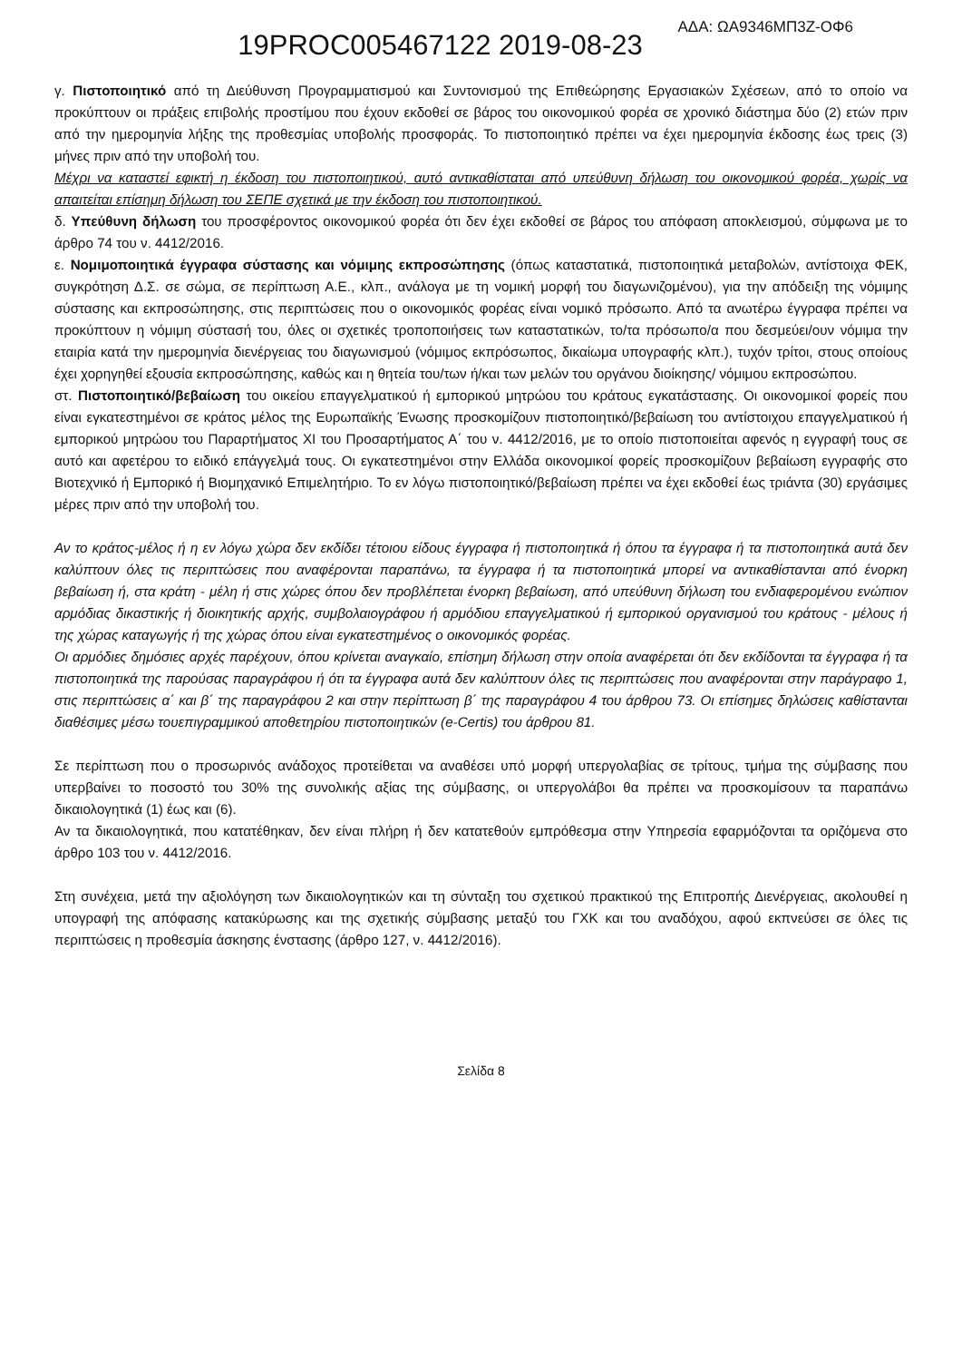ΑΔΑ: ΩΑ9346ΜΠ3Ζ-ΟΦ6
19PROC005467122 2019-08-23
γ. Πιστοποιητικό από τη Διεύθυνση Προγραμματισμού και Συντονισμού της Επιθεώρησης Εργασιακών Σχέσεων, από το οποίο να προκύπτουν οι πράξεις επιβολής προστίμου που έχουν εκδοθεί σε βάρος του οικονομικού φορέα σε χρονικό διάστημα δύο (2) ετών πριν από την ημερομηνία λήξης της προθεσμίας υποβολής προσφοράς. Το πιστοποιητικό πρέπει να έχει ημερομηνία έκδοσης έως τρεις (3) μήνες πριν από την υποβολή του.
Μέχρι να καταστεί εφικτή η έκδοση του πιστοποιητικού, αυτό αντικαθίσταται από υπεύθυνη δήλωση του οικονομικού φορέα, χωρίς να απαιτείται επίσημη δήλωση του ΣΕΠΕ σχετικά με την έκδοση του πιστοποιητικού.
δ. Υπεύθυνη δήλωση του προσφέροντος οικονομικού φορέα ότι δεν έχει εκδοθεί σε βάρος του απόφαση αποκλεισμού, σύμφωνα με το άρθρο 74 του ν. 4412/2016.
ε. Νομιμοποιητικά έγγραφα σύστασης και νόμιμης εκπροσώπησης (όπως καταστατικά, πιστοποιητικά μεταβολών, αντίστοιχα ΦΕΚ, συγκρότηση Δ.Σ. σε σώμα, σε περίπτωση Α.Ε., κλπ., ανάλογα με τη νομική μορφή του διαγωνιζομένου), για την απόδειξη της νόμιμης σύστασης και εκπροσώπησης, στις περιπτώσεις που ο οικονομικός φορέας είναι νομικό πρόσωπο. Από τα ανωτέρω έγγραφα πρέπει να προκύπτουν η νόμιμη σύστασή του, όλες οι σχετικές τροποποιήσεις των καταστατικών, το/τα πρόσωπο/α που δεσμεύει/ουν νόμιμα την εταιρία κατά την ημερομηνία διενέργειας του διαγωνισμού (νόμιμος εκπρόσωπος, δικαίωμα υπογραφής κλπ.), τυχόν τρίτοι, στους οποίους έχει χορηγηθεί εξουσία εκπροσώπησης, καθώς και η θητεία του/των ή/και των μελών του οργάνου διοίκησης/ νόμιμου εκπροσώπου.
στ. Πιστοποιητικό/βεβαίωση του οικείου επαγγελματικού ή εμπορικού μητρώου του κράτους εγκατάστασης. Οι οικονομικοί φορείς που είναι εγκατεστημένοι σε κράτος μέλος της Ευρωπαϊκής Ένωσης προσκομίζουν πιστοποιητικό/βεβαίωση του αντίστοιχου επαγγελματικού ή εμπορικού μητρώου του Παραρτήματος XI του Προσαρτήματος Α΄ του ν. 4412/2016, με το οποίο πιστοποιείται αφενός η εγγραφή τους σε αυτό και αφετέρου το ειδικό επάγγελμά τους. Οι εγκατεστημένοι στην Ελλάδα οικονομικοί φορείς προσκομίζουν βεβαίωση εγγραφής στο Βιοτεχνικό ή Εμπορικό ή Βιομηχανικό Επιμελητήριο. Το εν λόγω πιστοποιητικό/βεβαίωση πρέπει να έχει εκδοθεί έως τριάντα (30) εργάσιμες μέρες πριν από την υποβολή του.
Αν το κράτος-μέλος ή η εν λόγω χώρα δεν εκδίδει τέτοιου είδους έγγραφα ή πιστοποιητικά ή όπου τα έγγραφα ή τα πιστοποιητικά αυτά δεν καλύπτουν όλες τις περιπτώσεις που αναφέρονται παραπάνω, τα έγγραφα ή τα πιστοποιητικά μπορεί να αντικαθίστανται από ένορκη βεβαίωση ή, στα κράτη - μέλη ή στις χώρες όπου δεν προβλέπεται ένορκη βεβαίωση, από υπεύθυνη δήλωση του ενδιαφερομένου ενώπιον αρμόδιας δικαστικής ή διοικητικής αρχής, συμβολαιογράφου ή αρμόδιου επαγγελματικού ή εμπορικού οργανισμού του κράτους - μέλους ή της χώρας καταγωγής ή της χώρας όπου είναι εγκατεστημένος ο οικονομικός φορέας.
Οι αρμόδιες δημόσιες αρχές παρέχουν, όπου κρίνεται αναγκαίο, επίσημη δήλωση στην οποία αναφέρεται ότι δεν εκδίδονται τα έγγραφα ή τα πιστοποιητικά της παρούσας παραγράφου ή ότι τα έγγραφα αυτά δεν καλύπτουν όλες τις περιπτώσεις που αναφέρονται στην παράγραφο 1, στις περιπτώσεις α΄ και β΄ της παραγράφου 2 και στην περίπτωση β΄ της παραγράφου 4 του άρθρου 73. Οι επίσημες δηλώσεις καθίστανται διαθέσιμες μέσω τουεπιγραμμικού αποθετηρίου πιστοποιητικών (e-Certis) του άρθρου 81.
Σε περίπτωση που ο προσωρινός ανάδοχος προτείθεται να αναθέσει υπό μορφή υπεργολαβίας σε τρίτους, τμήμα της σύμβασης που υπερβαίνει το ποσοστό του 30% της συνολικής αξίας της σύμβασης, οι υπεργολάβοι θα πρέπει να προσκομίσουν τα παραπάνω δικαιολογητικά (1) έως και (6).
Αν τα δικαιολογητικά, που κατατέθηκαν, δεν είναι πλήρη ή δεν κατατεθούν εμπρόθεσμα στην Υπηρεσία εφαρμόζονται τα οριζόμενα στο άρθρο 103 του ν. 4412/2016.
Στη συνέχεια, μετά την αξιολόγηση των δικαιολογητικών και τη σύνταξη του σχετικού πρακτικού της Επιτροπής Διενέργειας, ακολουθεί η υπογραφή της απόφασης κατακύρωσης και της σχετικής σύμβασης μεταξύ του ΓΧΚ και του αναδόχου, αφού εκπνεύσει σε όλες τις περιπτώσεις η προθεσμία άσκησης ένστασης (άρθρο 127, ν. 4412/2016).
Σελίδα 8